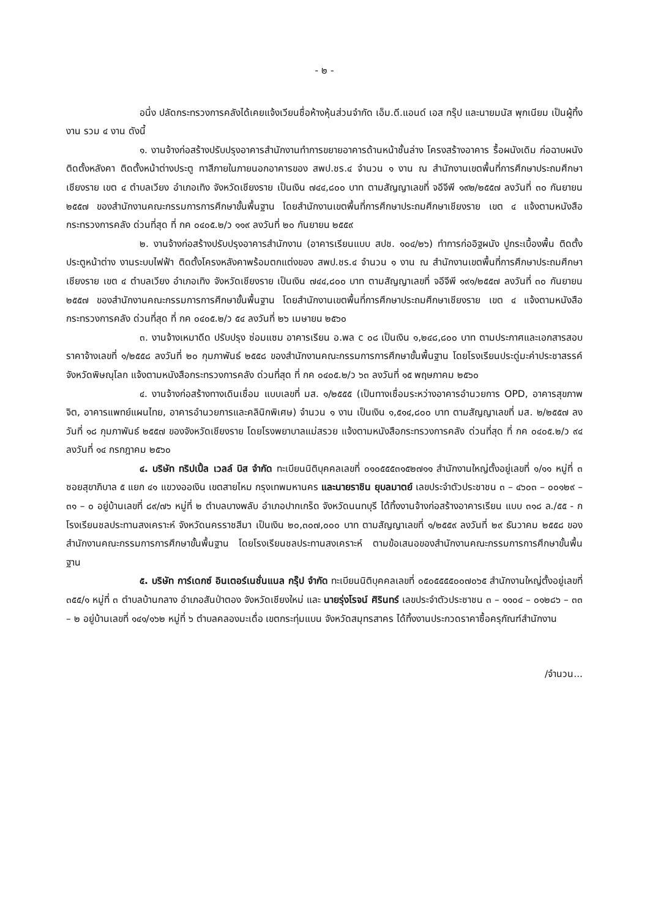- ๒ -
อนึ่ง ปลัดกระทรวงการคลังได้เคยแจ้งเวียนชื่อห้างหุ้นส่วนจำกัด เอ็ม.ดี.แอนด์ เอส กรุ๊ป และนายมนัส พุกเนียม เป็นผู้ทิ้งงาน รวม ๔ งาน ดังนี้
๑. งานจ้างก่อสร้างปรับปรุงอาคารสำนักงานทำการขยายอาคารด้านหน้าชั้นล่าง โครงสร้างอาคาร รื้อผนังเดิม ก่อฉาบผนัง ติดตั้งหลังคา ติดตั้งหน้าต่างประตู ทาสีภายในภายนอกอาคารของ สพป.ชร.๔ จำนวน ๑ งาน ณ สำนักงานเขตพื้นที่การศึกษาประถมศึกษาเชียงราย เขต ๔ ตำบลเวียง อำเภอเทิง จังหวัดเชียงราย เป็นเงิน ๗๔๔,๘๐๐ บาท ตามสัญญาเลขที่ จอีจีพี ๑๙๒/๒๕๕๗ ลงวันที่ ๓๐ กันยายน ๒๕๕๗ ของสำนักงานคณะกรรมการการศึกษาขั้นพื้นฐาน โดยสำนักงานเขตพื้นที่การศึกษาประถมศึกษาเชียงราย เขต ๔ แจ้งตามหนังสือกระทรวงการคลัง ด่วนที่สุด ที่ กค ๐๔๐๕.๒/ว ๑๑๙ ลงวันที่ ๒๐ กันยายน ๒๕๕๙
๒. งานจ้างก่อสร้างปรับปรุงอาคารสำนักงาน (อาคารเรียนแบบ สปช. ๑๐๔/๒๖) ทำการก่ออิฐผนัง ปูกระเบื้องพื้น ติดตั้งประตูหน้าต่าง งานระบบไฟฟ้า ติดตั้งโครงหลังคาพร้อมตกแต่งของ สพป.ชร.๔ จำนวน ๑ งาน ณ สำนักงานเขตพื้นที่การศึกษาประถมศึกษาเชียงราย เขต ๔ ตำบลเวียง อำเภอเทิง จังหวัดเชียงราย เป็นเงิน ๗๔๔,๘๐๐ บาท ตามสัญญาเลขที่ จอีจีพี ๑๙๑/๒๕๕๗ ลงวันที่ ๓๐ กันยายน ๒๕๕๗ ของสำนักงานคณะกรรมการการศึกษาขั้นพื้นฐาน โดยสำนักงานเขตพื้นที่การศึกษาประถมศึกษาเชียงราย เขต ๔ แจ้งตามหนังสือกระทรวงการคลัง ด่วนที่สุด ที่ กค ๐๔๐๕.๒/ว ๕๔ ลงวันที่ ๒๖ เมษายน ๒๕๖๐
๓. งานจ้างเหมาดีด ปรับปรุง ซ่อมแซม อาคารเรียน อ.พล c ๐๘ เป็นเงิน ๑,๒๔๘,๘๐๐ บาท ตามประกาศและเอกสารสอบราคาจ้างเลขที่ ๑/๒๕๕๘ ลงวันที่ ๒๐ กุมภาพันธ์ ๒๕๕๘ ของสำนักงานคณะกรรมการการศึกษาขั้นพื้นฐาน โดยโรงเรียนประดู่มะค่าประชาสรรค์ จังหวัดพิษณุโลก แจ้งตามหนังสือกระทรวงการคลัง ด่วนที่สุด ที่ กค ๐๔๐๕.๒/ว ๖๓ ลงวันที่ ๑๕ พฤษภาคม ๒๕๖๐
๔. งานจ้างก่อสร้างทางเดินเชื่อม แบบเลขที่ มส. ๑/๒๕๕๕ (เป็นทางเชื่อมระหว่างอาคารอำนวยการ OPD, อาคารสุขภาพจิต, อาคารแพทย์แผนไทย, อาคารอำนวยการและคลินิกพิเศษ) จำนวน ๑ งาน เป็นเงิน ๑,๕๑๔,๘๐๐ บาท ตามสัญญาเลขที่ มส. ๒/๒๕๕๗ ลงวันที่ ๑๘ กุมภาพันธ์ ๒๕๕๗ ของจังหวัดเชียงราย โดยโรงพยาบาลแม่สรวย แจ้งตามหนังสือกระทรวงการคลัง ด่วนที่สุด ที่ กค ๐๔๐๕.๒/ว ๙๔ ลงวันที่ ๑๔ กรกฎาคม ๒๕๖๐
๔. บริษัท ทริปเปิ้ล เวลล์ บิส จำกัด ทะเบียนนิติบุคคลเลขที่ ๐๑๐๕๕๕๓๑๕๒๗๑๑ สำนักงานใหญ่ตั้งอยู่เลขที่ ๑/๑๑ หมู่ที่ ๓ ซอยสุขาภิบาล ๕ แยก ๔๑ แขวงออเงิน เขตสายไหม กรุงเทพมหานคร และนายราชิน ยุบลมาตย์ เลขประจำตัวประชาชน ๓ – ๔๖๐๓ – ๐๐๑๒๙ – ๓๑ – ๐ อยู่บ้านเลขที่ ๘๙/๗๖ หมู่ที่ ๒ ตำบลบางพลับ อำเภอปากเกร็ด จังหวัดนนทบุรี ได้ทิ้งงานจ้างก่อสร้างอาคารเรียน แบบ ๓๑๘ ล./๕๕ - ก โรงเรียนชลประทานสงเคราะห์ จังหวัดนครราชสีมา เป็นเงิน ๒๐,๓๐๗,๐๐๐ บาท ตามสัญญาเลขที่ ๑/๒๕๕๙ ลงวันที่ ๒๙ ธันวาคม ๒๕๕๘ ของสำนักงานคณะกรรมการการศึกษาขั้นพื้นฐาน โดยโรงเรียนชลประทานสงเคราะห์ ตามข้อเสนอของสำนักงานคณะกรรมการการศึกษาขั้นพื้นฐาน
๕. บริษัท การ์เดกซ์ อินเตอร์เนชั่นแนล กรุ๊ป จำกัด ทะเบียนนิติบุคคลเลขที่ ๐๕๐๕๕๕๕๐๐๗๐๖๕ สำนักงานใหญ่ตั้งอยู่เลขที่ ๓๕๕/๑ หมู่ที่ ๓ ตำบลบ้านกลาง อำเภอสันป่าตอง จังหวัดเชียงใหม่ และ นายรุ่งโรจน์ ศิรินทร์ เลขประจำตัวประชาชน ๓ – ๑๑๐๔ – ๐๑๒๘๖ – ๓๓ – ๒ อยู่บ้านเลขที่ ๑๔๑/๑๖๒ หมู่ที่ ๖ ตำบลคลองมะเดื่อ เขตกระทุ่มแบน จังหวัดสมุทรสาคร ได้ทิ้งงานประกวดราคาซื้อครุภัณฑ์สำนักงาน
/จำนวน...